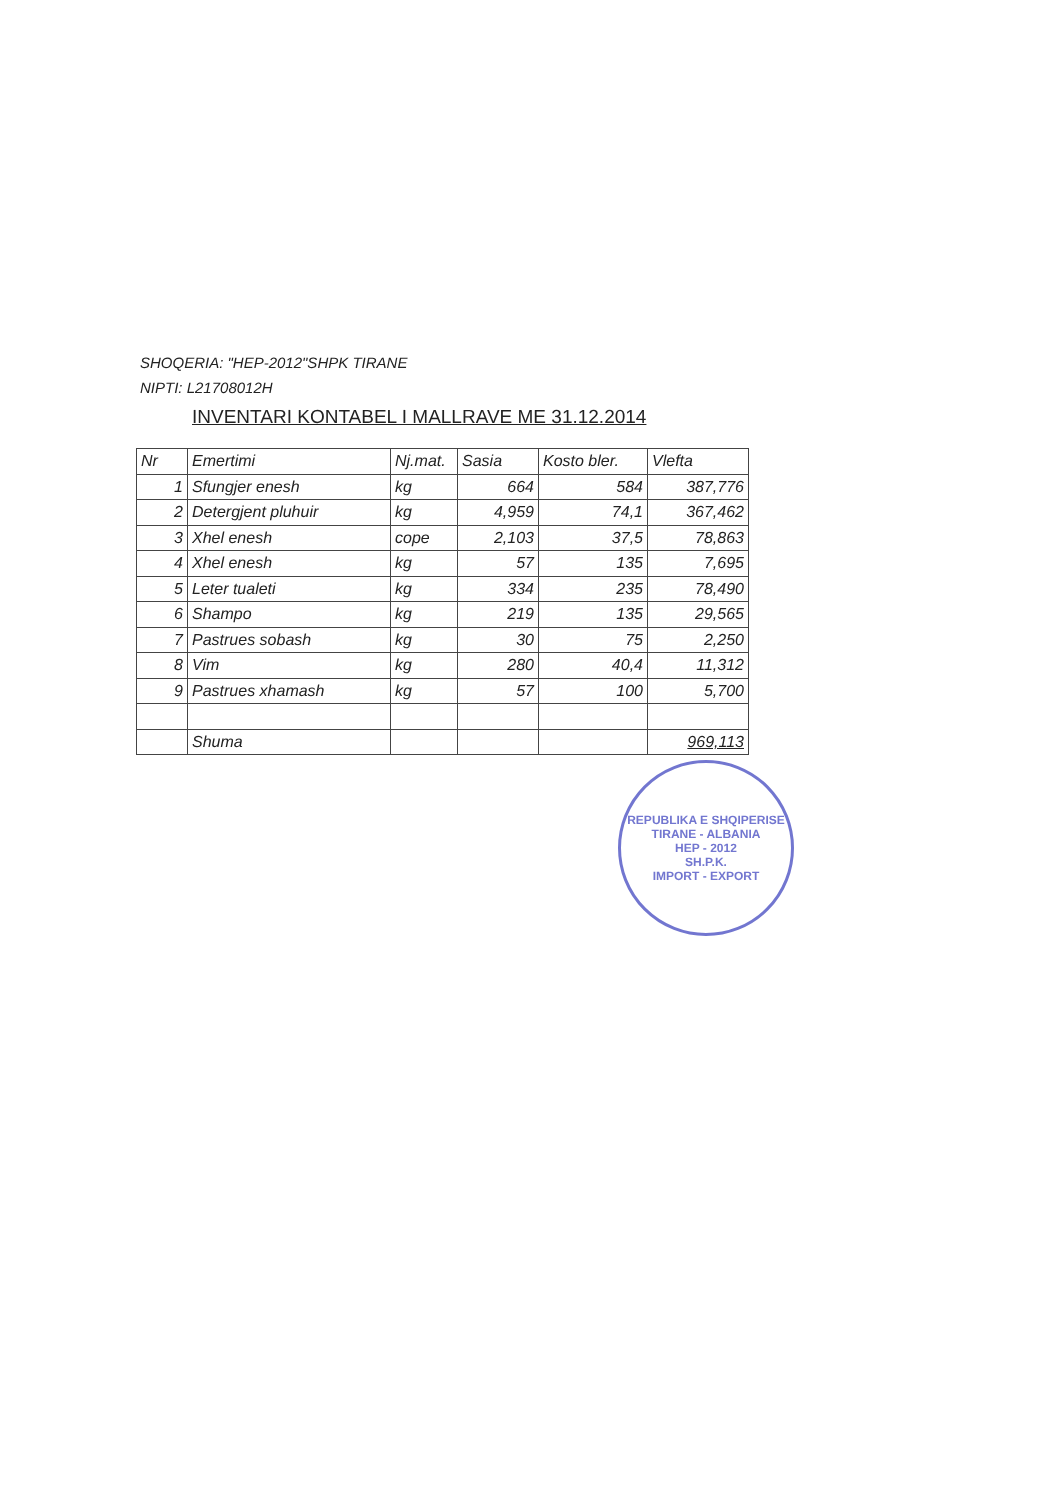SHOQERIA: "HEP-2012"SHPK TIRANE
NIPTI: L21708012H
INVENTARI KONTABEL I MALLRAVE ME 31.12.2014
| Nr | Emertimi | Nj.mat. | Sasia | Kosto bler. | Vlefta |
| --- | --- | --- | --- | --- | --- |
| 1 | Sfungjer enesh | kg | 664 | 584 | 387,776 |
| 2 | Detergjent pluhuir | kg | 4,959 | 74,1 | 367,462 |
| 3 | Xhel enesh | cope | 2,103 | 37,5 | 78,863 |
| 4 | Xhel enesh | kg | 57 | 135 | 7,695 |
| 5 | Leter tualeti | kg | 334 | 235 | 78,490 |
| 6 | Shampo | kg | 219 | 135 | 29,565 |
| 7 | Pastrues sobash | kg | 30 | 75 | 2,250 |
| 8 | Vim | kg | 280 | 40,4 | 11,312 |
| 9 | Pastrues xhamash | kg | 57 | 100 | 5,700 |
| | Shuma | | | | 969,113 |
REPUBLIKA E SHQIPERISE
TIRANE - ALBANIA
HEP - 2012
SH.P.K.
IMPORT - EXPORT